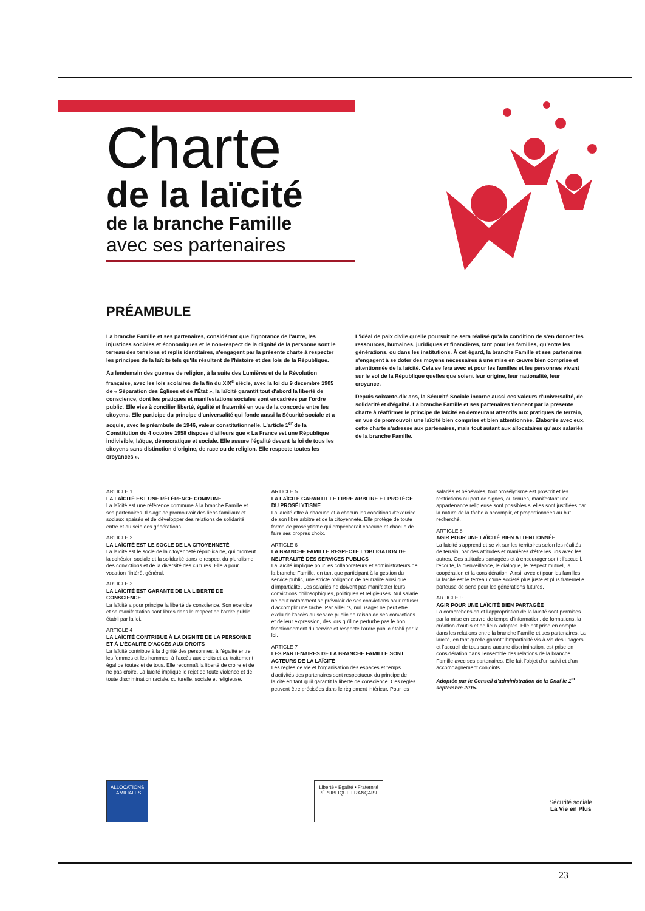Charte
de la laïcité
de la branche Famille
avec ses partenaires
PRÉAMBULE
La branche Famille et ses partenaires, considérant que l'ignorance de l'autre, les injustices sociales et économiques et le non-respect de la dignité de la personne sont le terreau des tensions et replis identitaires, s'engagent par la présente charte à respecter les principes de la laïcité tels qu'ils résultent de l'histoire et des lois de la République.
Au lendemain des guerres de religion, à la suite des Lumières et de la Révolution française, avec les lois scolaires de la fin du XIX<sup>e</sup> siècle, avec la loi du 9 décembre 1905 de « Séparation des Églises et de l'État », la laïcité garantit tout d'abord la liberté de conscience, dont les pratiques et manifestations sociales sont encadrées par l'ordre public. Elle vise à concilier liberté, égalité et fraternité en vue de la concorde entre les citoyens. Elle participe du principe d'universalité qui fonde aussi la Sécurité sociale et a acquis, avec le préambule de 1946, valeur constitutionnelle. L'article 1<sup>er</sup> de la Constitution du 4 octobre 1958 dispose d'ailleurs que « La France est une République indivisible, laïque, démocratique et sociale. Elle assure l'égalité devant la loi de tous les citoyens sans distinction d'origine, de race ou de religion. Elle respecte toutes les croyances ».
L'idéal de paix civile qu'elle poursuit ne sera réalisé qu'à la condition de s'en donner les ressources, humaines, juridiques et financières, tant pour les familles, qu'entre les générations, ou dans les institutions. À cet égard, la branche Famille et ses partenaires s'engagent à se doter des moyens nécessaires à une mise en œuvre bien comprise et attentionnée de la laïcité. Cela se fera avec et pour les familles et les personnes vivant sur le sol de la République quelles que soient leur origine, leur nationalité, leur croyance.
Depuis soixante-dix ans, la Sécurité Sociale incarne aussi ces valeurs d'universalité, de solidarité et d'égalité. La branche Famille et ses partenaires tiennent par la présente charte à réaffirmer le principe de laïcité en demeurant attentifs aux pratiques de terrain, en vue de promouvoir une laïcité bien comprise et bien attentionnée. Élaborée avec eux, cette charte s'adresse aux partenaires, mais tout autant aux allocataires qu'aux salariés de la branche Famille.
ARTICLE 1
LA LAÏCITÉ EST UNE RÉFÉRENCE COMMUNE
La laïcité est une référence commune à la branche Famille et ses partenaires. Il s'agit de promouvoir des liens familiaux et sociaux apaisés et de développer des relations de solidarité entre et au sein des générations.
ARTICLE 2
LA LAÏCITÉ EST LE SOCLE DE LA CITOYENNETÉ
La laïcité est le socle de la citoyenneté républicaine, qui promeut la cohésion sociale et la solidarité dans le respect du pluralisme des convictions et de la diversité des cultures. Elle a pour vocation l'intérêt général.
ARTICLE 3
LA LAÏCITÉ EST GARANTE DE LA LIBERTÉ DE CONSCIENCE
La laïcité a pour principe la liberté de conscience. Son exercice et sa manifestation sont libres dans le respect de l'ordre public établi par la loi.
ARTICLE 4
LA LAÏCITÉ CONTRIBUE À LA DIGNITÉ DE LA PERSONNE ET À L'ÉGALITÉ D'ACCÈS AUX DROITS
La laïcité contribue à la dignité des personnes, à l'égalité entre les femmes et les hommes, à l'accès aux droits et au traitement égal de toutes et de tous. Elle reconnaît la liberté de croire et de ne pas croire. La laïcité implique le rejet de toute violence et de toute discrimination raciale, culturelle, sociale et religieuse.
ARTICLE 5
LA LAÏCITÉ GARANTIT LE LIBRE ARBITRE ET PROTÈGE DU PROSÉLYTISME
La laïcité offre à chacune et à chacun les conditions d'exercice de son libre arbitre et de la citoyenneté. Elle protège de toute forme de prosélytisme qui empêcherait chacune et chacun de faire ses propres choix.
ARTICLE 6
LA BRANCHE FAMILLE RESPECTE L'OBLIGATION DE NEUTRALITÉ DES SERVICES PUBLICS
La laïcité implique pour les collaborateurs et administrateurs de la branche Famille, en tant que participant à la gestion du service public, une stricte obligation de neutralité ainsi que d'impartialité. Les salariés ne doivent pas manifester leurs convictions philosophiques, politiques et religieuses. Nul salarié ne peut notamment se prévaloir de ses convictions pour refuser d'accomplir une tâche. Par ailleurs, nul usager ne peut être exclu de l'accès au service public en raison de ses convictions et de leur expression, dès lors qu'il ne perturbe pas le bon fonctionnement du service et respecte l'ordre public établi par la loi.
ARTICLE 7
LES PARTENAIRES DE LA BRANCHE FAMILLE SONT ACTEURS DE LA LAÏCITÉ
Les règles de vie et l'organisation des espaces et temps d'activités des partenaires sont respectueux du principe de laïcité en tant qu'il garantit la liberté de conscience. Ces règles peuvent être précisées dans le règlement intérieur. Pour les salariés et bénévoles, tout prosélytisme est proscrit et les restrictions au port de signes, ou tenues, manifestant une appartenance religieuse sont possibles si elles sont justifiées par la nature de la tâche à accomplir, et proportionnées au but recherché.
ARTICLE 8
AGIR POUR UNE LAÏCITÉ BIEN ATTENTIONNÉE
La laïcité s'apprend et se vit sur les territoires selon les réalités de terrain, par des attitudes et manières d'être les uns avec les autres. Ces attitudes partagées et à encourager sont : l'accueil, l'écoute, la bienveillance, le dialogue, le respect mutuel, la coopération et la considération. Ainsi, avec et pour les familles, la laïcité est le terreau d'une société plus juste et plus fraternelle, porteuse de sens pour les générations futures.
ARTICLE 9
AGIR POUR UNE LAÏCITÉ BIEN PARTAGÉE
La compréhension et l'appropriation de la laïcité sont permises par la mise en œuvre de temps d'information, de formations, la création d'outils et de lieux adaptés. Elle est prise en compte dans les relations entre la branche Famille et ses partenaires. La laïcité, en tant qu'elle garantit l'impartialité vis-à-vis des usagers et l'accueil de tous sans aucune discrimination, est prise en considération dans l'ensemble des relations de la branche Famille avec ses partenaires. Elle fait l'objet d'un suivi et d'un accompagnement conjoints.
Adoptée par le Conseil d'administration de la Cnaf le 1<sup>er</sup> septembre 2015.
ALLOCATIONS FAMILIALES
Liberté • Égalité • Fraternité
RÉPUBLIQUE FRANÇAISE
Sécurité sociale
La Vie en Plus
23